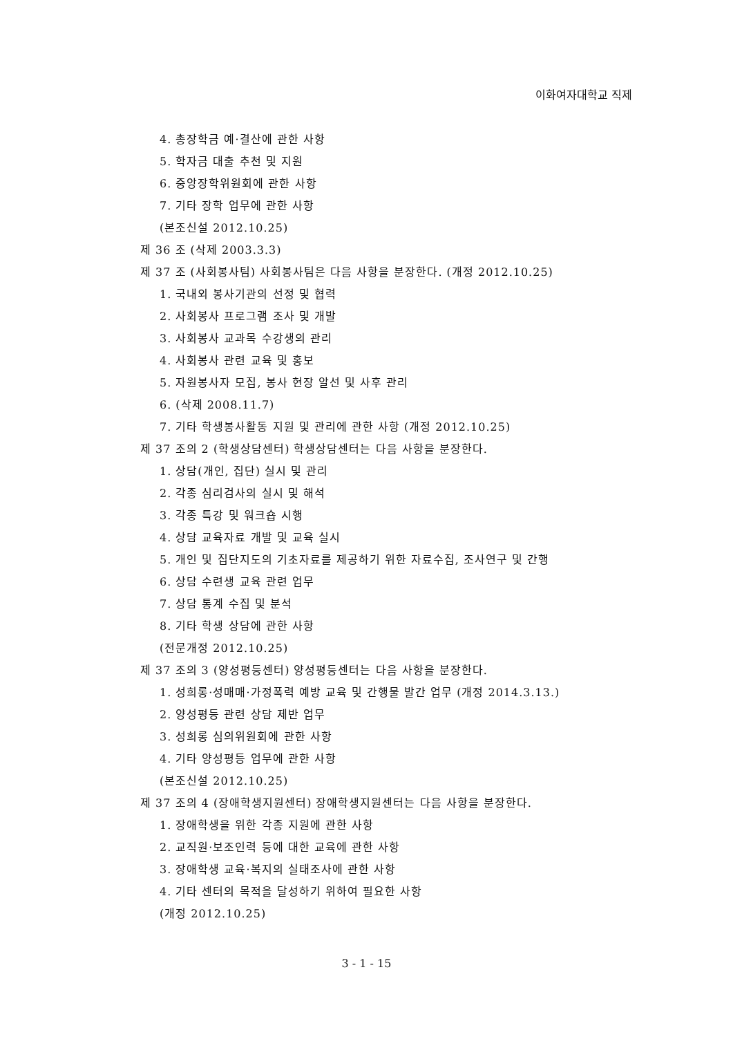이화여자대학교 직제
4. 총장학금 예·결산에 관한 사항
5. 학자금 대출 추천 및 지원
6. 중앙장학위원회에 관한 사항
7. 기타 장학 업무에 관한 사항
(본조신설 2012.10.25)
제 36 조 (삭제 2003.3.3)
제 37 조 (사회봉사팀) 사회봉사팀은 다음 사항을 분장한다. (개정 2012.10.25)
1. 국내외 봉사기관의 선정 및 협력
2. 사회봉사 프로그램 조사 및 개발
3. 사회봉사 교과목 수강생의 관리
4. 사회봉사 관련 교육 및 홍보
5. 자원봉사자 모집, 봉사 현장 알선 및 사후 관리
6. (삭제 2008.11.7)
7. 기타 학생봉사활동 지원 및 관리에 관한 사항 (개정 2012.10.25)
제 37 조의 2 (학생상담센터) 학생상담센터는 다음 사항을 분장한다.
1. 상담(개인, 집단) 실시 및 관리
2. 각종 심리검사의 실시 및 해석
3. 각종 특강 및 워크숍 시행
4. 상담 교육자료 개발 및 교육 실시
5. 개인 및 집단지도의 기초자료를 제공하기 위한 자료수집, 조사연구 및 간행
6. 상담 수련생 교육 관련 업무
7. 상담 통계 수집 및 분석
8. 기타 학생 상담에 관한 사항
(전문개정 2012.10.25)
제 37 조의 3 (양성평등센터) 양성평등센터는 다음 사항을 분장한다.
1. 성희롱·성매매·가정폭력 예방 교육 및 간행물 발간 업무 (개정 2014.3.13.)
2. 양성평등 관련 상담 제반 업무
3. 성희롱 심의위원회에 관한 사항
4. 기타 양성평등 업무에 관한 사항
(본조신설 2012.10.25)
제 37 조의 4 (장애학생지원센터) 장애학생지원센터는 다음 사항을 분장한다.
1. 장애학생을 위한 각종 지원에 관한 사항
2. 교직원·보조인력 등에 대한 교육에 관한 사항
3. 장애학생 교육·복지의 실태조사에 관한 사항
4. 기타 센터의 목적을 달성하기 위하여 필요한 사항
(개정 2012.10.25)
3 - 1 - 15